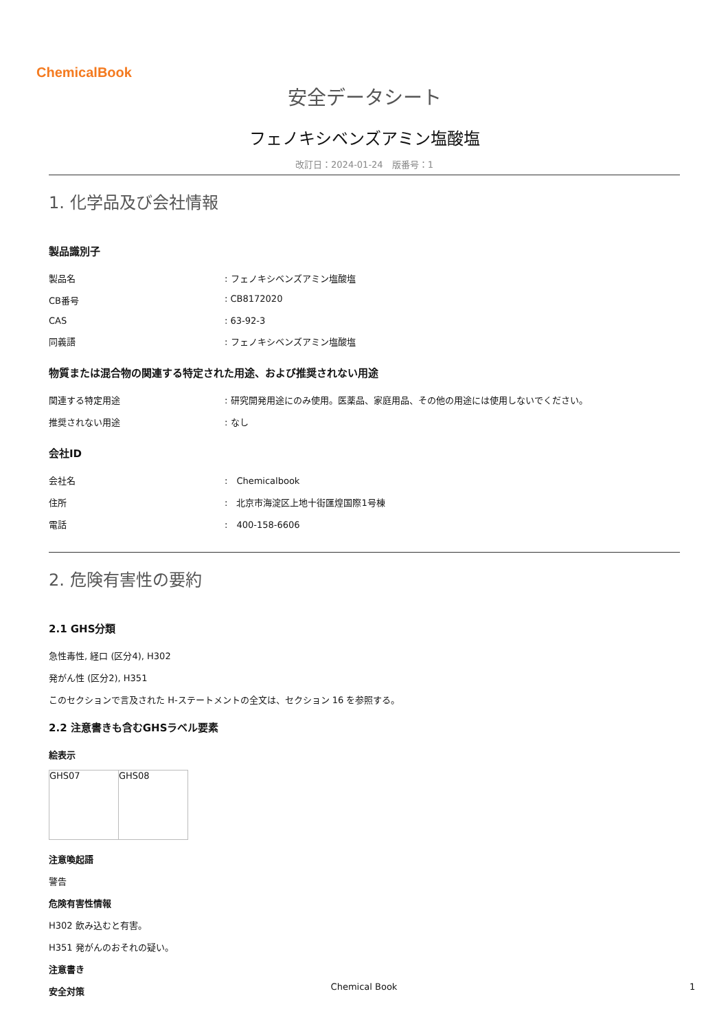ChemicalBook
安全データシート
フェノキシベンズアミン塩酸塩
改訂日：2024-01-24　版番号：1
1. 化学品及び会社情報
製品識別子
| 製品名 | : フェノキシベンズアミン塩酸塩 |
| CB番号 | : CB8172020 |
| CAS | : 63-92-3 |
| 同義語 | : フェノキシベンズアミン塩酸塩 |
物質または混合物の関連する特定された用途、および推奨されない用途
| 関連する特定用途 | : 研究開発用途にのみ使用。医薬品、家庭用品、その他の用途には使用しないでください。 |
| 推奨されない用途 | : なし |
会社ID
| 会社名 | : Chemicalbook |
| 住所 | : 北京市海淀区上地十街匯煌国際1号棟 |
| 電話 | : 400-158-6606 |
2. 危険有害性の要約
2.1 GHS分類
急性毒性, 経口 (区分4), H302
発がん性 (区分2), H351
このセクションで言及された H-ステートメントの全文は、セクション 16 を参照する。
2.2 注意書きも含むGHSラベル要素
絵表示
| GHS07 | GHS08 |
注意喚起語
警告
危険有害性情報
H302 飲み込むと有害。
H351 発がんのおそれの疑い。
注意書き
安全対策
Chemical Book 1